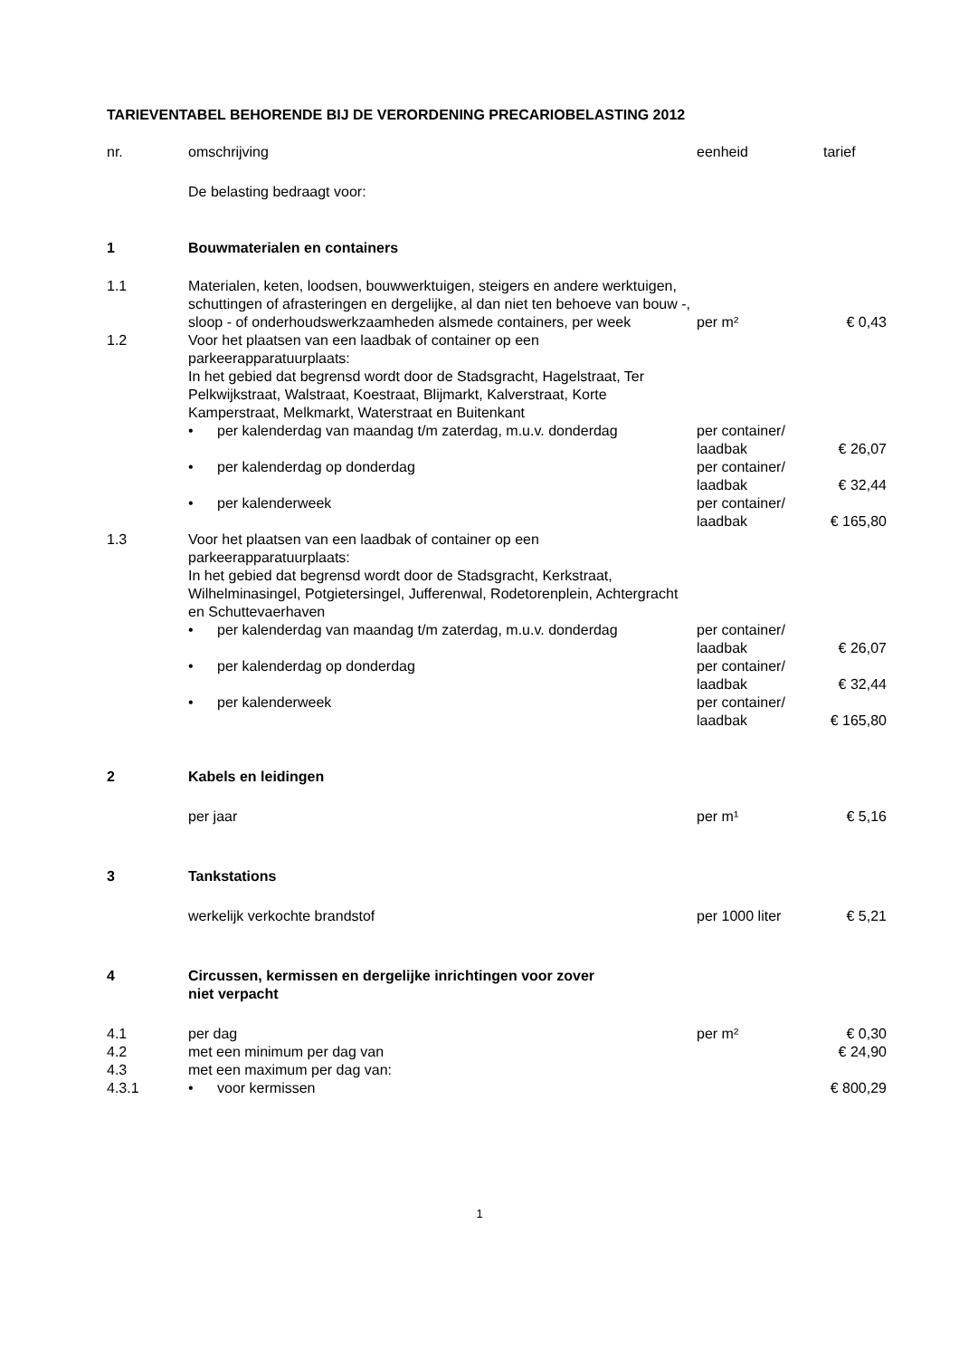TARIEVENTABEL BEHORENDE BIJ DE VERORDENING PRECARIOBELASTING 2012
| nr. | omschrijving | eenheid | tarief |
| --- | --- | --- | --- |
| | De belasting bedraagt voor: | | |
| 1 | Bouwmaterialen en containers | | |
| 1.1 | Materialen, keten, loodsen, bouwwerktuigen, steigers en andere werktuigen, schuttingen of afrasteringen en dergelijke, al dan niet ten behoeve van bouw -, sloop - of onderhoudswerkzaamheden alsmede containers, per week | per m² | € 0,43 |
| 1.2 | Voor het plaatsen van een laadbak of container op een parkeerapparatuurplaats: In het gebied dat begrensd wordt door de Stadsgracht, Hagelstraat, Ter Pelkwijkstraat, Walstraat, Koestraat, Blijmarkt, Kalverstraat, Korte Kamperstraat, Melkmarkt, Waterstraat en Buitenkant | | |
| | • per kalenderdag van maandag t/m zaterdag, m.u.v. donderdag | per container/ laadbak | € 26,07 |
| | • per kalenderdag op donderdag | per container/ laadbak | € 32,44 |
| | • per kalenderweek | per container/ laadbak | € 165,80 |
| 1.3 | Voor het plaatsen van een laadbak of container op een parkeerapparatuurplaats: In het gebied dat begrensd wordt door de Stadsgracht, Kerkstraat, Wilhelminasingel, Potgietersingel, Jufferenwal, Rodetorenplein, Achtergracht en Schuttevaerhaven | | |
| | • per kalenderdag van maandag t/m zaterdag, m.u.v. donderdag | per container/ laadbak | € 26,07 |
| | • per kalenderdag op donderdag | per container/ laadbak | € 32,44 |
| | • per kalenderweek | per container/ laadbak | € 165,80 |
| 2 | Kabels en leidingen | | |
| | per jaar | per m¹ | € 5,16 |
| 3 | Tankstations | | |
| | werkelijk verkochte brandstof | per 1000 liter | € 5,21 |
| 4 | Circussen, kermissen en dergelijke inrichtingen voor zover niet verpacht | | |
| 4.1 | per dag | per m² | € 0,30 |
| 4.2 | met een minimum per dag van | | € 24,90 |
| 4.3 | met een maximum per dag van: | | |
| 4.3.1 | • voor kermissen | | € 800,29 |
1